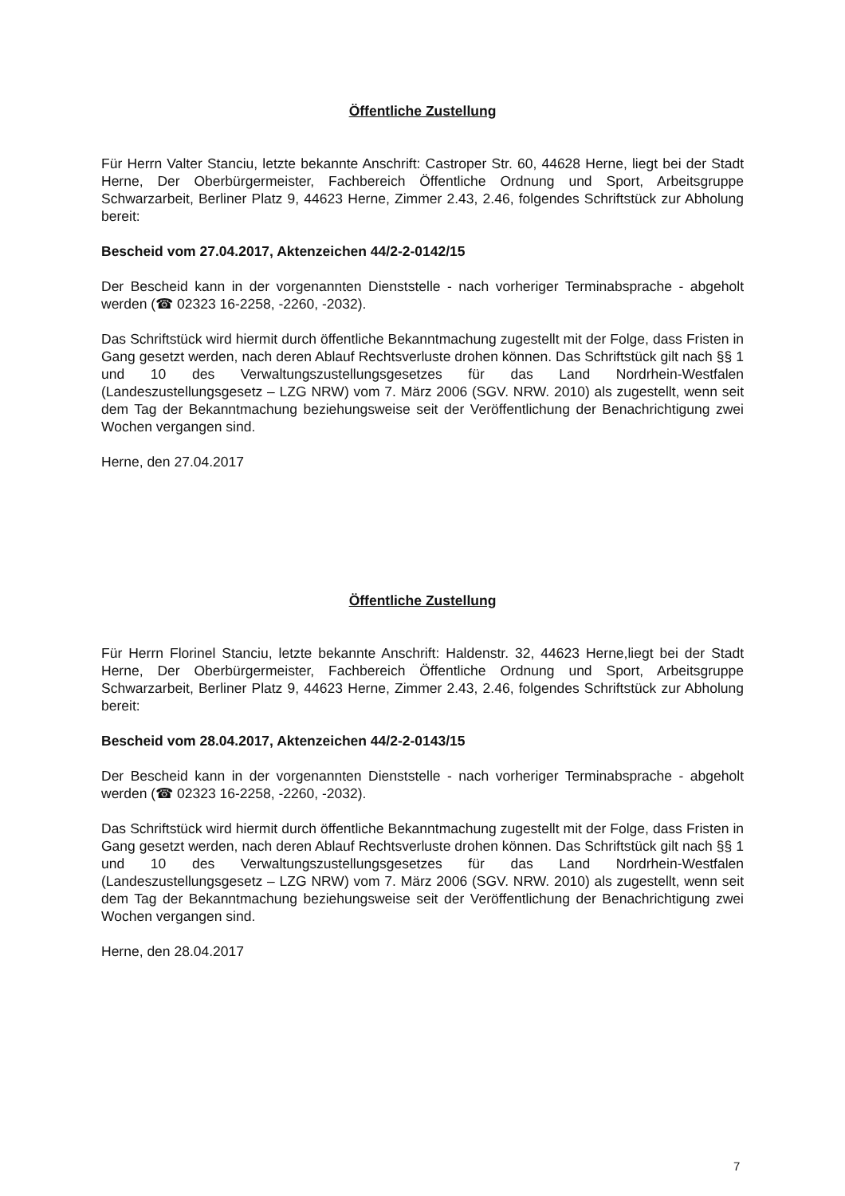Öffentliche Zustellung
Für Herrn Valter Stanciu, letzte bekannte Anschrift: Castroper Str. 60, 44628 Herne, liegt bei der Stadt Herne, Der Oberbürgermeister, Fachbereich Öffentliche Ordnung und Sport, Arbeitsgruppe Schwarzarbeit, Berliner Platz 9, 44623 Herne, Zimmer 2.43, 2.46, folgendes Schriftstück zur Abholung bereit:
Bescheid vom 27.04.2017, Aktenzeichen 44/2-2-0142/15
Der Bescheid kann in der vorgenannten Dienststelle - nach vorheriger Terminabsprache - abgeholt werden (☎ 02323 16-2258, -2260, -2032).
Das Schriftstück wird hiermit durch öffentliche Bekanntmachung zugestellt mit der Folge, dass Fristen in Gang gesetzt werden, nach deren Ablauf Rechtsverluste drohen können. Das Schriftstück gilt nach §§ 1 und 10 des Verwaltungszustellungsgesetzes für das Land Nordrhein-Westfalen (Landeszustellungsgesetz – LZG NRW) vom 7. März 2006 (SGV. NRW. 2010) als zugestellt, wenn seit dem Tag der Bekanntmachung beziehungsweise seit der Veröffentlichung der Benachrichtigung zwei Wochen vergangen sind.
Herne, den 27.04.2017
Öffentliche Zustellung
Für Herrn Florinel Stanciu, letzte bekannte Anschrift: Haldenstr. 32, 44623 Herne,liegt bei der Stadt Herne, Der Oberbürgermeister, Fachbereich Öffentliche Ordnung und Sport, Arbeitsgruppe Schwarzarbeit, Berliner Platz 9, 44623 Herne, Zimmer 2.43, 2.46, folgendes Schriftstück zur Abholung bereit:
Bescheid vom 28.04.2017, Aktenzeichen 44/2-2-0143/15
Der Bescheid kann in der vorgenannten Dienststelle - nach vorheriger Terminabsprache - abgeholt werden (☎ 02323 16-2258, -2260, -2032).
Das Schriftstück wird hiermit durch öffentliche Bekanntmachung zugestellt mit der Folge, dass Fristen in Gang gesetzt werden, nach deren Ablauf Rechtsverluste drohen können. Das Schriftstück gilt nach §§ 1 und 10 des Verwaltungszustellungsgesetzes für das Land Nordrhein-Westfalen (Landeszustellungsgesetz – LZG NRW) vom 7. März 2006 (SGV. NRW. 2010) als zugestellt, wenn seit dem Tag der Bekanntmachung beziehungsweise seit der Veröffentlichung der Benachrichtigung zwei Wochen vergangen sind.
Herne, den 28.04.2017
7